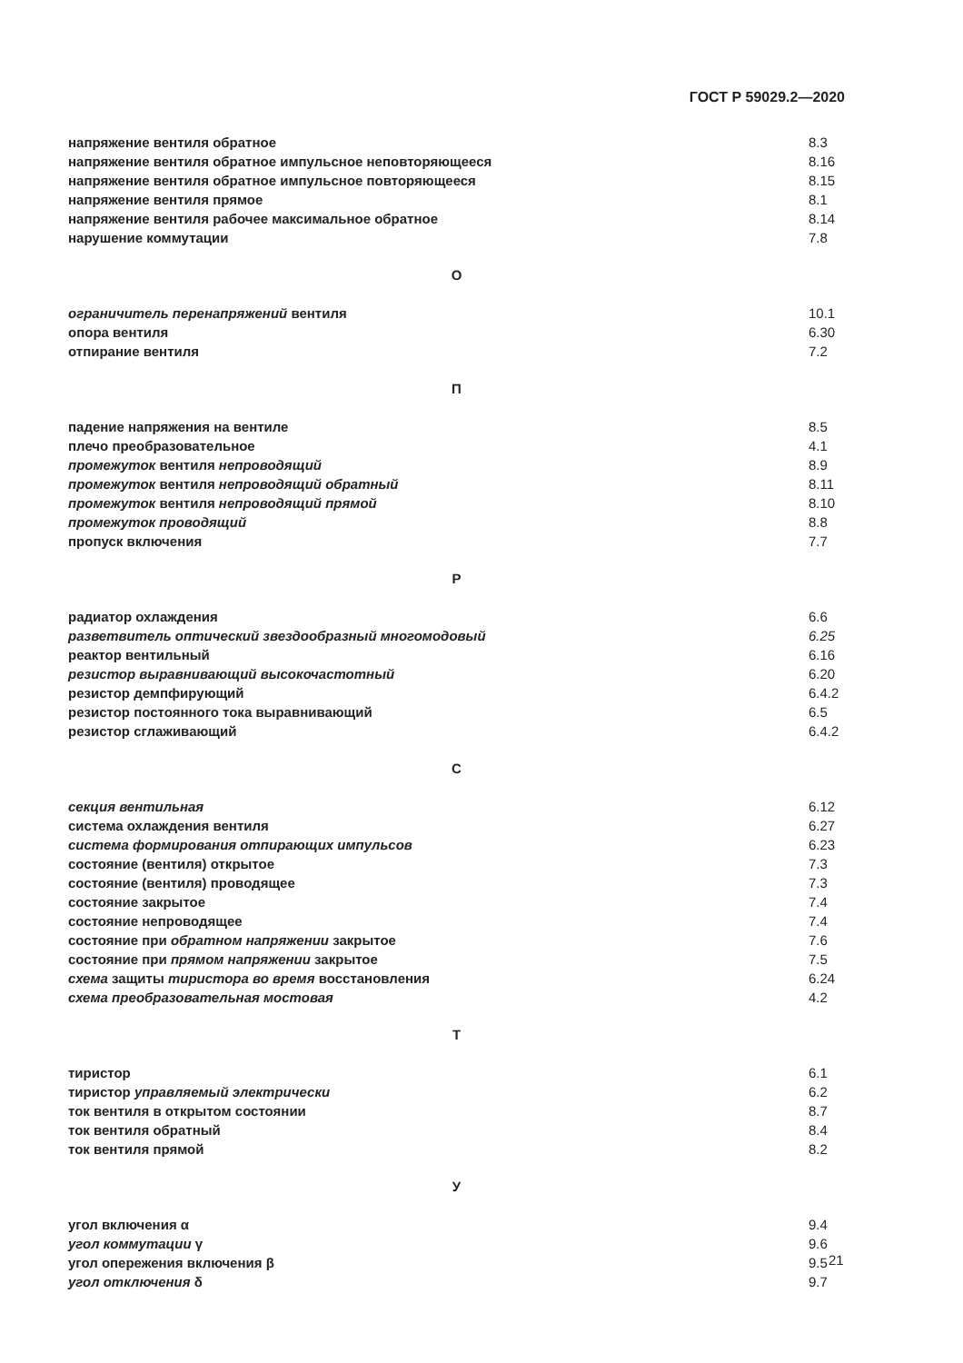ГОСТ Р 59029.2—2020
напряжение вентиля обратное 8.3
напряжение вентиля обратное импульсное неповторяющееся 8.16
напряжение вентиля обратное импульсное повторяющееся 8.15
напряжение вентиля прямое 8.1
напряжение вентиля рабочее максимальное обратное 8.14
нарушение коммутации 7.8
О
ограничитель перенапряжений вентиля 10.1
опора вентиля 6.30
отпирание вентиля 7.2
П
падение напряжения на вентиле 8.5
плечо преобразовательное 4.1
промежуток вентиля непроводящий 8.9
промежуток вентиля непроводящий обратный 8.11
промежуток вентиля непроводящий прямой 8.10
промежуток проводящий 8.8
пропуск включения 7.7
Р
радиатор охлаждения 6.6
разветвитель оптический звездообразный многомодовый 6.25
реактор вентильный 6.16
резистор выравнивающий высокочастотный 6.20
резистор демпфирующий 6.4.2
резистор постоянного тока выравнивающий 6.5
резистор сглаживающий 6.4.2
С
секция вентильная 6.12
система охлаждения вентиля 6.27
система формирования отпирающих импульсов 6.23
состояние (вентиля) открытое 7.3
состояние (вентиля) проводящее 7.3
состояние закрытое 7.4
состояние непроводящее 7.4
состояние при обратном напряжении закрытое 7.6
состояние при прямом напряжении закрытое 7.5
схема защиты тиристора во время восстановления 6.24
схема преобразовательная мостовая 4.2
Т
тиристор 6.1
тиристор управляемый электрически 6.2
ток вентиля в открытом состоянии 8.7
ток вентиля обратный 8.4
ток вентиля прямой 8.2
У
угол включения α 9.4
угол коммутации γ 9.6
угол опережения включения β 9.5
угол отключения δ 9.7
21